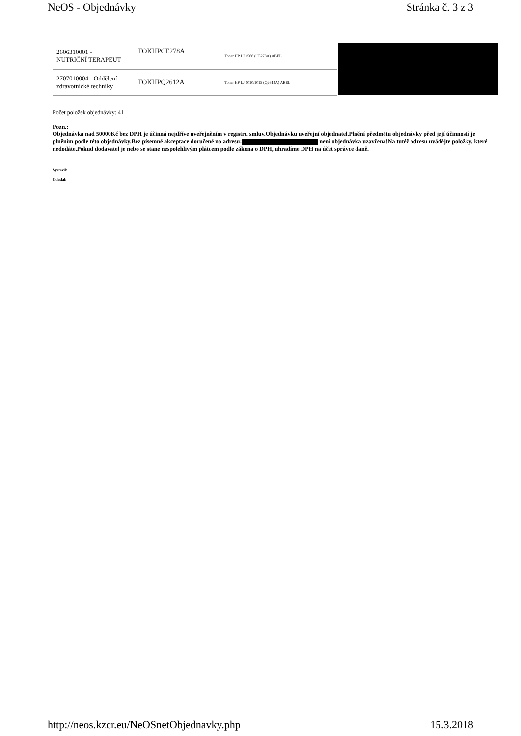NeOS - Objednávky Stránka č. 3 z 3
| 2606310001 - NUTRIČNÍ TERAPEUT | TOKHPCE278A | Toner HP LJ 1566 (CE278A) ABEL |
| 2707010004 - Oddělení zdravotnické techniky | TOKHPQ2612A | Toner HP LJ 1010/1015 (Q2612A) ABEL |
Počet položek objednávky: 41
Pozn.:
Objednávka nad 50000Kč bez DPH je účinná nejdříve uveřejněním v registru smluv.Objednávku uveřejní objednatel.Plnění předmětu objednávky před její účinností je plněním podle této objednávky.Bez písemné akceptace doručené na adresu: není objednávka uzavřena!Na tutéž adresu uvádějte položky, které nedodáte.Pokud dodavatel je nebo se stane nespolehlivým plátcem podle zákona o DPH, uhradíme DPH na účet správce daně.
Vystavil:
Odeslal:
http://neos.kzcr.eu/NeOSnetObjednavky.php 15.3.2018